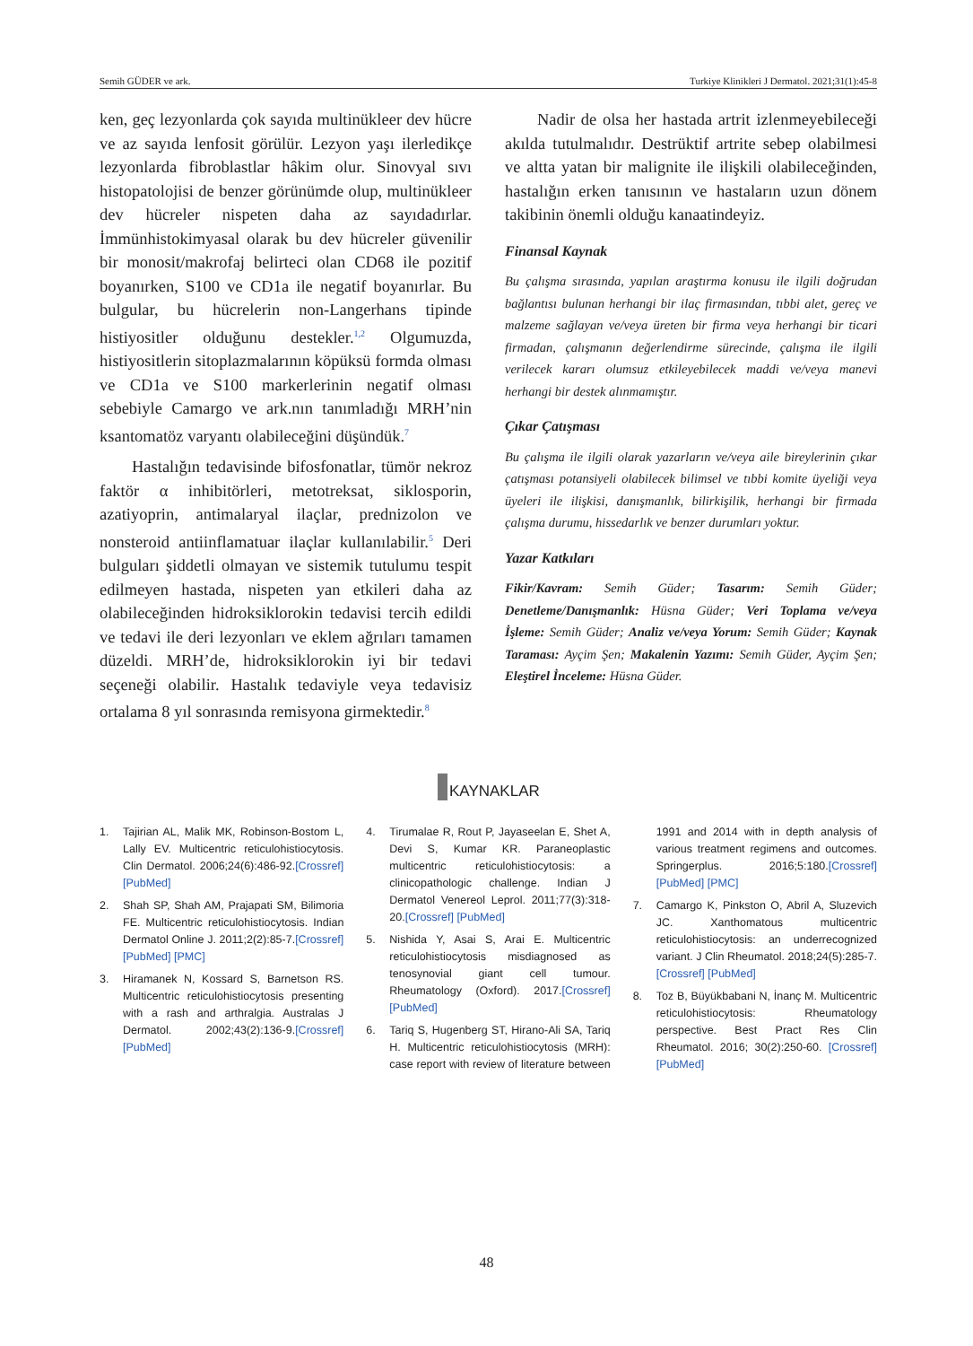Semih GÜDER ve ark. Turkiye Klinikleri J Dermatol. 2021;31(1):45-8
ken, geç lezyonlarda çok sayıda multinükleer dev hücre ve az sayıda lenfosit görülür. Lezyon yaşı ilerledikçe lezyonlarda fibroblastlar hâkim olur. Sinovyal sıvı histopatolojisi de benzer görünümde olup, multinükleer dev hücreler nispeten daha az sayıdadırlar. İmmünhistokimyasal olarak bu dev hücreler güvenilir bir monosit/makrofaj belirteci olan CD68 ile pozitif boyanırken, S100 ve CD1a ile negatif boyanırlar. Bu bulgular, bu hücrelerin non-Langerhans tipinde histiyositler olduğunu destekler.<sup>1,2</sup> Olgumuzda, histiyositlerin sitoplazmalarının köpüksü formda olması ve CD1a ve S100 markerlerinin negatif olması sebebiyle Camargo ve ark.nın tanımladığı MRH’nin ksantomatöz varyantı olabileceğini düşündük.<sup>7</sup>
Hastalığın tedavisinde bifosfonatlar, tümör nekroz faktör α inhibitörleri, metotreksat, siklosporin, azatiyoprin, antimalaryal ilaçlar, prednizolon ve nonsteroid antiinflamatuar ilaçlar kullanılabilir.<sup>5</sup> Deri bulguları şiddetli olmayan ve sistemik tutulumu tespit edilmeyen hastada, nispeten yan etkileri daha az olabileceğinden hidroksiklorokin tedavisi tercih edildi ve tedavi ile deri lezyonları ve eklem ağrıları tamamen düzeldi. MRH’de, hidroksiklorokin iyi bir tedavi seçeneği olabilir. Hastalık tedaviyle veya tedavisiz ortalama 8 yıl sonrasında remisyona girmektedir.<sup>8</sup>
Nadir de olsa her hastada artrit izlenmeyebileceği akılda tutulmalıdır. Destrüktif artrite sebep olabilmesi ve altta yatan bir malignite ile ilişkili olabileceğinden, hastalığın erken tanısının ve hastaların uzun dönem takibinin önemli olduğu kanaatindeyiz.
Finansal Kaynak
Bu çalışma sırasında, yapılan araştırma konusu ile ilgili doğrudan bağlantısı bulunan herhangi bir ilaç firmasından, tıbbi alet, gereç ve malzeme sağlayan ve/veya üreten bir firma veya herhangi bir ticari firmadan, çalışmanın değerlendirme sürecinde, çalışma ile ilgili verilecek kararı olumsuz etkileyebilecek maddi ve/veya manevi herhangi bir destek alınmamıştır.
Çıkar Çatışması
Bu çalışma ile ilgili olarak yazarların ve/veya aile bireylerinin çıkar çatışması potansiyeli olabilecek bilimsel ve tıbbi komite üyeliği veya üyeleri ile ilişkisi, danışmanlık, bilirkişilik, herhangi bir firmada çalışma durumu, hissedarlık ve benzer durumları yoktur.
Yazar Katkıları
Fikir/Kavram: Semih Güder; Tasarım: Semih Güder; Denetleme/Danışmanlık: Hüsna Güder; Veri Toplama ve/veya İşleme: Semih Güder; Analiz ve/veya Yorum: Semih Güder; Kaynak Taraması: Ayçim Şen; Makalenin Yazımı: Semih Güder, Ayçim Şen; Eleştirel İnceleme: Hüsna Güder.
KAYNAKLAR
1. Tajirian AL, Malik MK, Robinson-Bostom L, Lally EV. Multicentric reticulohistiocytosis. Clin Dermatol. 2006;24(6):486-92.[Crossref] [PubMed]
2. Shah SP, Shah AM, Prajapati SM, Bilimoria FE. Multicentric reticulohistiocytosis. Indian Dermatol Online J. 2011;2(2):85-7.[Crossref] [PubMed] [PMC]
3. Hiramanek N, Kossard S, Barnetson RS. Multicentric reticulohistiocytosis presenting with a rash and arthralgia. Australas J Dermatol. 2002;43(2):136-9.[Crossref] [PubMed]
4. Tirumalae R, Rout P, Jayaseelan E, Shet A, Devi S, Kumar KR. Paraneoplastic multicentric reticulohistiocytosis: a clinicopathologic challenge. Indian J Dermatol Venereol Leprol. 2011;77(3):318-20.[Crossref] [PubMed]
5. Nishida Y, Asai S, Arai E. Multicentric reticulohistiocytosis misdiagnosed as tenosynovial giant cell tumour. Rheumatology (Oxford). 2017.[Crossref] [PubMed]
6. Tariq S, Hugenberg ST, Hirano-Ali SA, Tariq H. Multicentric reticulohistiocytosis (MRH): case report with review of literature between 1991 and 2014 with in depth analysis of various treatment regimens and outcomes. Springerplus. 2016;5:180.[Crossref] [PubMed] [PMC]
7. Camargo K, Pinkston O, Abril A, Sluzevich JC. Xanthomatous multicentric reticulohistiocytosis: an underrecognized variant. J Clin Rheumatol. 2018;24(5):285-7.[Crossref] [PubMed]
8. Toz B, Büyükbabani N, İnanç M. Multicentric reticulohistiocytosis: Rheumatology perspective. Best Pract Res Clin Rheumatol. 2016; 30(2):250-60. [Crossref] [PubMed]
48